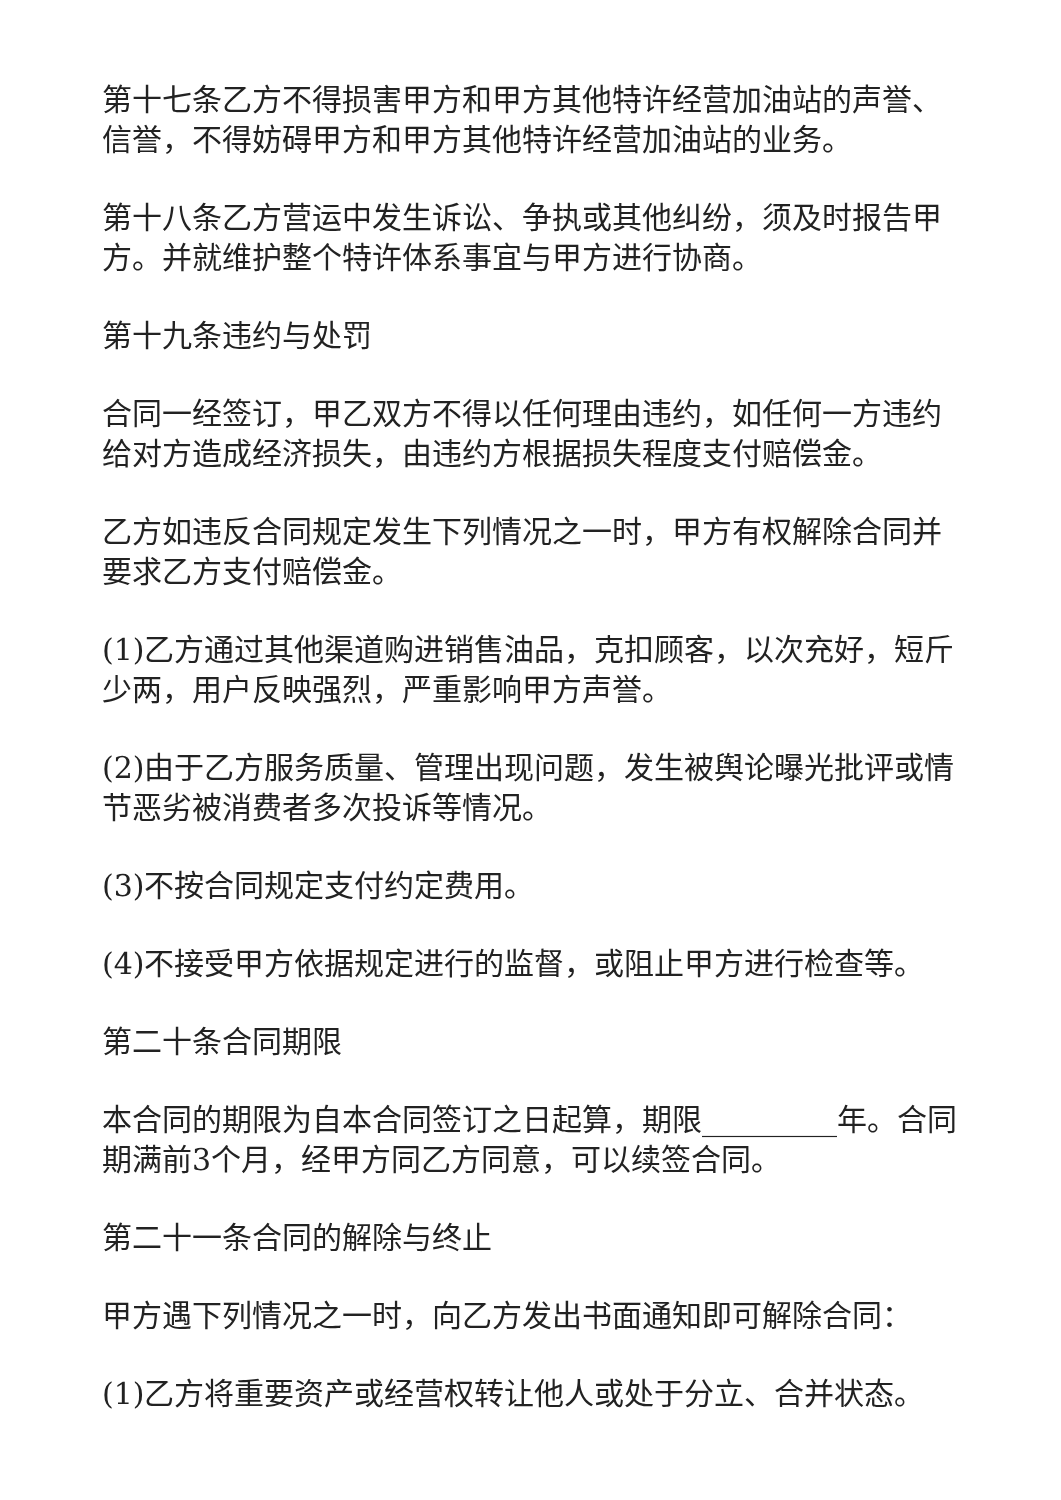第十七条乙方不得损害甲方和甲方其他特许经营加油站的声誉、信誉，不得妨碍甲方和甲方其他特许经营加油站的业务。
第十八条乙方营运中发生诉讼、争执或其他纠纷，须及时报告甲方。并就维护整个特许体系事宜与甲方进行协商。
第十九条违约与处罚
合同一经签订，甲乙双方不得以任何理由违约，如任何一方违约给对方造成经济损失，由违约方根据损失程度支付赔偿金。
乙方如违反合同规定发生下列情况之一时，甲方有权解除合同并要求乙方支付赔偿金。
(1)乙方通过其他渠道购进销售油品，克扣顾客，以次充好，短斤少两，用户反映强烈，严重影响甲方声誉。
(2)由于乙方服务质量、管理出现问题，发生被舆论曝光批评或情节恶劣被消费者多次投诉等情况。
(3)不按合同规定支付约定费用。
(4)不接受甲方依据规定进行的监督，或阻止甲方进行检查等。
第二十条合同期限
本合同的期限为自本合同签订之日起算，期限_________年。合同期满前3个月，经甲方同乙方同意，可以续签合同。
第二十一条合同的解除与终止
甲方遇下列情况之一时，向乙方发出书面通知即可解除合同：
(1)乙方将重要资产或经营权转让他人或处于分立、合并状态。